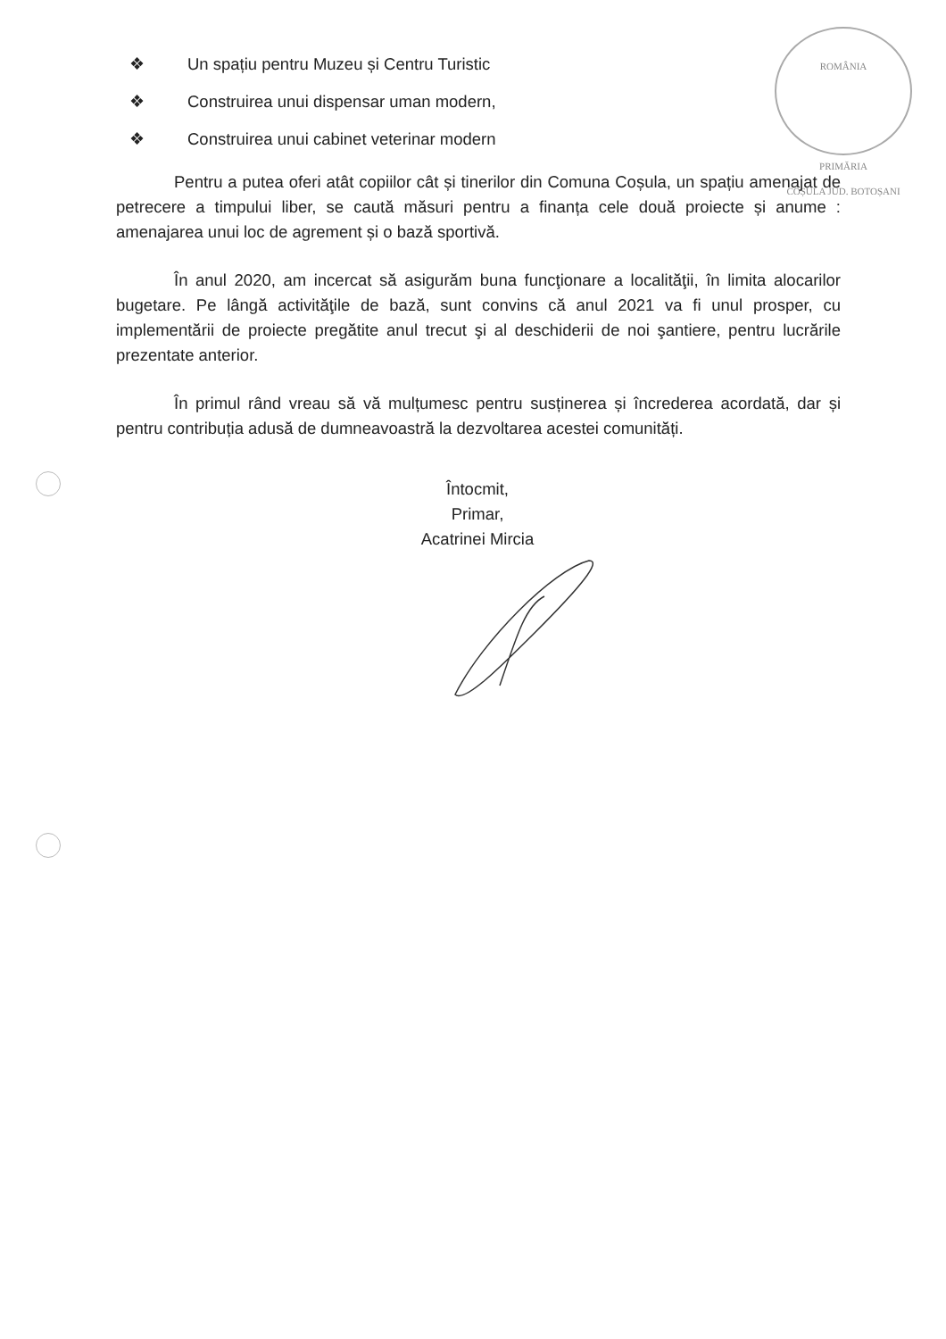ROMÂNIA
PRIMĂRIA
COȘULA JUD. BOTOȘANI
❖ Un spațiu pentru Muzeu și Centru Turistic
❖ Construirea unui dispensar uman modern,
❖ Construirea unui cabinet veterinar modern
Pentru a putea oferi atât copiilor cât și tinerilor din Comuna Coșula, un spațiu amenajat de petrecere a timpului liber, se caută măsuri pentru a finanța cele două proiecte și anume : amenajarea unui loc de agrement și o bază sportivă.
În anul 2020, am incercat să asigurăm buna funcţionare a localităţii, în limita alocarilor bugetare. Pe lângă activităţile de bază, sunt convins că anul 2021 va fi unul prosper, cu implementării de proiecte pregătite anul trecut şi al deschiderii de noi şantiere, pentru lucrările prezentate anterior.
În primul rând vreau să vă mulțumesc pentru susținerea și încrederea acordată, dar și pentru contribuția adusă de dumneavoastră la dezvoltarea acestei comunități.
Întocmit,
Primar,
Acatrinei Mircia